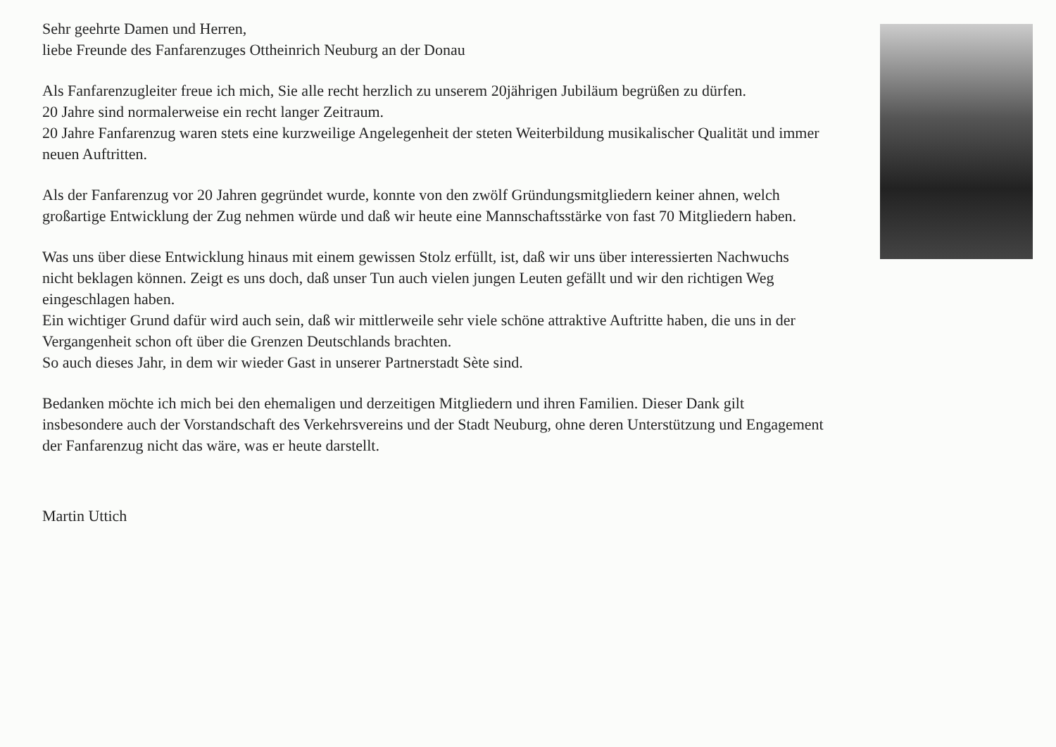Sehr geehrte Damen und Herren,
liebe Freunde des Fanfarenzuges Ottheinrich Neuburg an der Donau
Als Fanfarenzugleiter freue ich mich, Sie alle recht herzlich zu unserem 20jährigen Jubiläum begrüßen zu dürfen.
20 Jahre sind normalerweise ein recht langer Zeitraum.
20 Jahre Fanfarenzug waren stets eine kurzweilige Angelegenheit der steten Weiterbildung musikalischer Qualität und immer neuen Auftritten.
Als der Fanfarenzug vor 20 Jahren gegründet wurde, konnte von den zwölf Gründungsmitgliedern keiner ahnen, welch großartige Entwicklung der Zug nehmen würde und daß wir heute eine Mannschaftsstärke von fast 70 Mitgliedern haben.
Was uns über diese Entwicklung hinaus mit einem gewissen Stolz erfüllt, ist, daß wir uns über interessierten Nachwuchs nicht beklagen können. Zeigt es uns doch, daß unser Tun auch vielen jungen Leuten gefällt und wir den richtigen Weg eingeschlagen haben.
Ein wichtiger Grund dafür wird auch sein, daß wir mittlerweile sehr viele schöne attraktive Auftritte haben, die uns in der Vergangenheit schon oft über die Grenzen Deutschlands brachten.
So auch dieses Jahr, in dem wir wieder Gast in unserer Partnerstadt Sète sind.
Bedanken möchte ich mich bei den ehemaligen und derzeitigen Mitgliedern und ihren Familien. Dieser Dank gilt insbesondere auch der Vorstandschaft des Verkehrsvereins und der Stadt Neuburg, ohne deren Unterstützung und Engagement der Fanfarenzug nicht das wäre, was er heute darstellt.
Martin Uttich